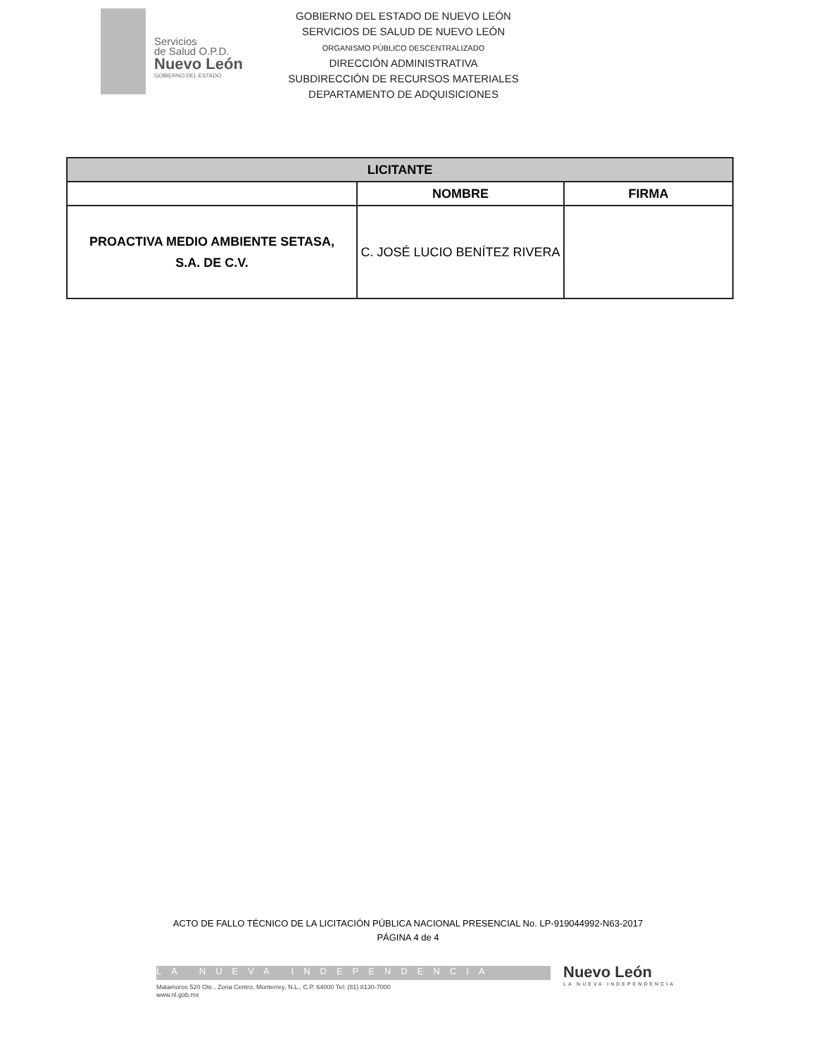Servicios
de Salud O.P.D.
Nuevo León
GOBIERNO DEL ESTADO
GOBIERNO DEL ESTADO DE NUEVO LEÓN
SERVICIOS DE SALUD DE NUEVO LEÓN
ORGANISMO PÚBLICO DESCENTRALIZADO
DIRECCIÓN ADMINISTRATIVA
SUBDIRECCIÓN DE RECURSOS MATERIALES
DEPARTAMENTO DE ADQUISICIONES
| LICITANTE | | |
| --- | --- | --- |
| | NOMBRE | FIRMA |
| PROACTIVA MEDIO AMBIENTE SETASA, S.A. DE C.V. | C. JOSÉ LUCIO BENÍTEZ RIVERA | |
ACTO DE FALLO TÉCNICO DE LA LICITACIÓN PÚBLICA NACIONAL PRESENCIAL No. LP-919044992-N63-2017
PÁGINA 4 de 4
LA NUEVA INDEPENDENCIA
Matamoros 520 Ote., Zona Centro, Monterrey, N.L., C.P. 64000 Tel: (81) 8130-7000
www.nl.gob.mx
Nuevo León
LA NUEVA INDEPENDENCIA